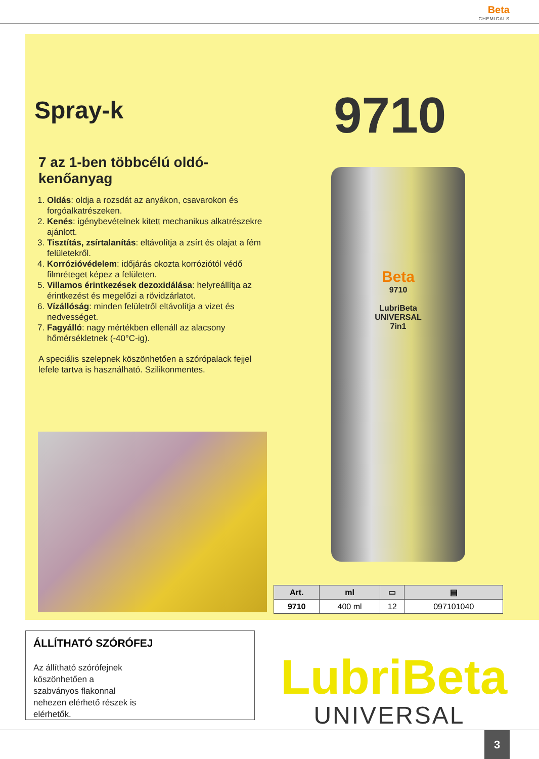Beta CHEMICALS
Spray-k
7 az 1-ben többcélú oldó-kenőanyag
1. Oldás: oldja a rozsdát az anyákon, csavarokon és forgóalkatrészeken.
2. Kenés: igénybevételnek kitett mechanikus alkatrészekre ajánlott.
3. Tisztítás, zsírtalanítás: eltávolítja a zsírt és olajat a fém felületekről.
4. Korrózióvédelem: időjárás okozta korróziótól védő filmréteget képez a felületen.
5. Villamos érintkezések dezoxidálása: helyreállítja az érintkezést és megelőzi a rövidzárlatot.
6. Vízállóság: minden felületről eltávolítja a vizet és nedvességet.
7. Fagyálló: nagy mértékben ellenáll az alacsony hőmérsékletnek (-40°C-ig).
A speciális szelepnek köszönhetően a szórópalack fejjel lefele tartva is használható. Szilikonmentes.
9710
Beta
9710
LubriBeta
UNIVERSAL
7in1
| Art. | ml | ▭ | ▤ |
| --- | --- | --- | --- |
| 9710 | 400 ml | 12 | 097101040 |
ÁLLÍTHATÓ SZÓRÓFEJ
Az állítható szórófejnek köszönhetően a szabványos flakonnal nehezen elérhető részek is elérhetők.
LubriBeta
UNIVERSAL
3